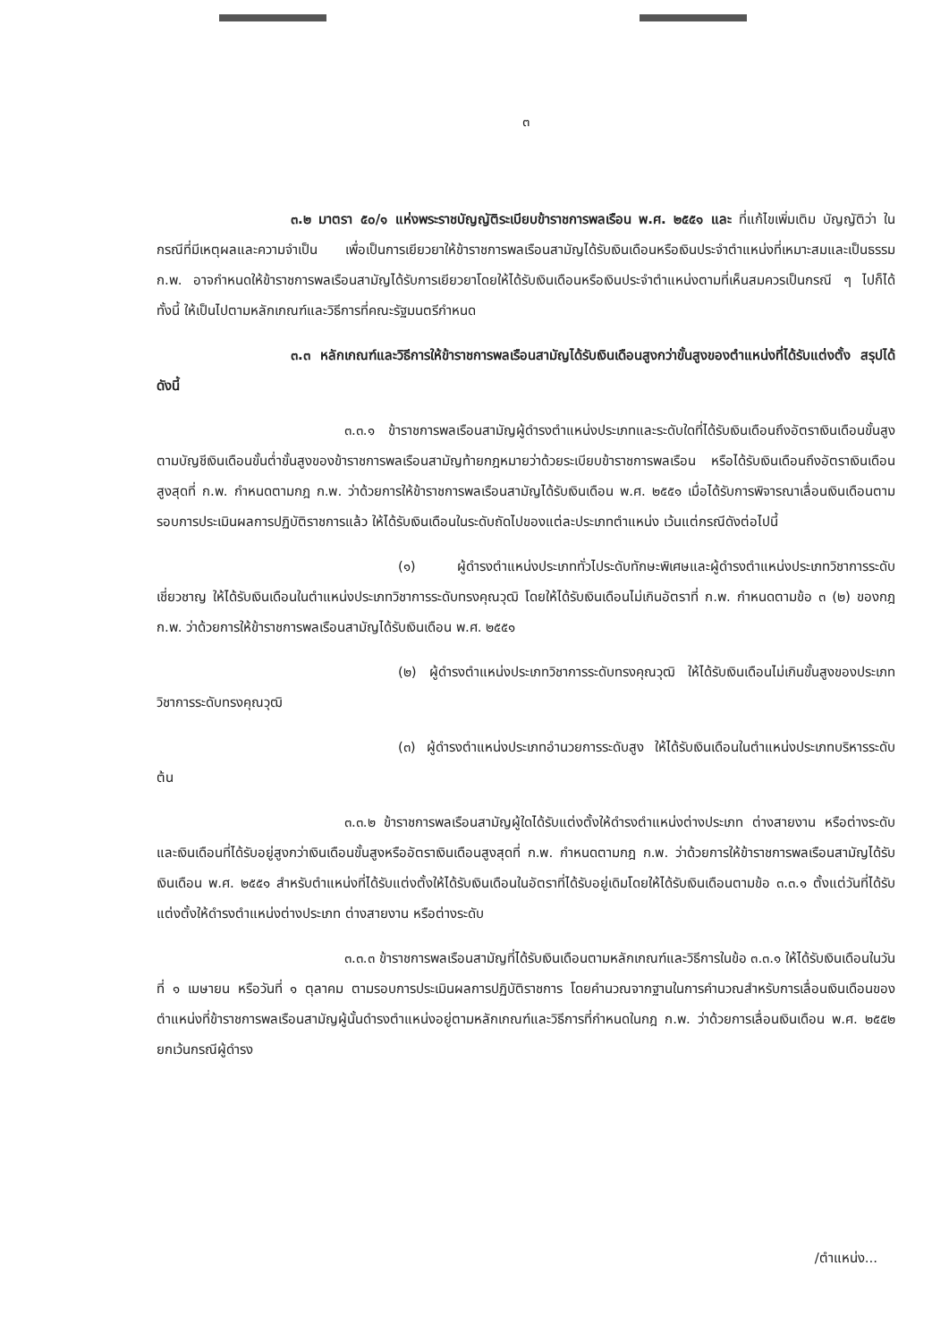๓
๓.๒ มาตรา ๕๐/๑ แห่งพระราชบัญญัติระเบียบข้าราชการพลเรือน พ.ศ. ๒๕๕๑ และ ที่แก้ไขเพิ่มเติม บัญญัติว่า ในกรณีที่มีเหตุผลและความจำเป็น เพื่อเป็นการเยียวยาให้ข้าราชการพลเรือนสามัญได้รับเงินเดือนหรือเงินประจำตำแหน่งที่เหมาะสมและเป็นธรรม ก.พ. อาจกำหนดให้ข้าราชการพลเรือนสามัญได้รับการเยียวยาโดยให้ได้รับเงินเดือนหรือเงินประจำตำแหน่งตามที่เห็นสมควรเป็นกรณี ๆ ไปก็ได้ ทั้งนี้ ให้เป็นไปตามหลักเกณฑ์และวิธีการที่คณะรัฐมนตรีกำหนด
๓.๓ หลักเกณฑ์และวิธีการให้ข้าราชการพลเรือนสามัญได้รับเงินเดือนสูงกว่าขั้นสูงของตำแหน่งที่ได้รับแต่งตั้ง สรุปได้ ดังนี้
๓.๓.๑ ข้าราชการพลเรือนสามัญผู้ดำรงตำแหน่งประเภทและระดับใดที่ได้รับเงินเดือนถึงอัตราเงินเดือนขั้นสูงตามบัญชีเงินเดือนขั้นต่ำขั้นสูงของข้าราชการพลเรือนสามัญท้ายกฎหมายว่าด้วยระเบียบข้าราชการพลเรือน หรือได้รับเงินเดือนถึงอัตราเงินเดือนสูงสุดที่ ก.พ. กำหนดตามกฎ ก.พ. ว่าด้วยการให้ข้าราชการพลเรือนสามัญได้รับเงินเดือน พ.ศ. ๒๕๕๑ เมื่อได้รับการพิจารณาเลื่อนเงินเดือนตามรอบการประเมินผลการปฏิบัติราชการแล้ว ให้ได้รับเงินเดือนในระดับถัดไปของแต่ละประเภทตำแหน่ง เว้นแต่กรณีดังต่อไปนี้
(๑) ผู้ดำรงตำแหน่งประเภททั่วไประดับทักษะพิเศษและผู้ดำรงตำแหน่งประเภทวิชาการระดับเชี่ยวชาญ ให้ได้รับเงินเดือนในตำแหน่งประเภทวิชาการระดับทรงคุณวุฒิ โดยให้ได้รับเงินเดือนไม่เกินอัตราที่ ก.พ. กำหนดตามข้อ ๓ (๒) ของกฎ ก.พ. ว่าด้วยการให้ข้าราชการพลเรือนสามัญได้รับเงินเดือน พ.ศ. ๒๕๕๑
(๒) ผู้ดำรงตำแหน่งประเภทวิชาการระดับทรงคุณวุฒิ ให้ได้รับเงินเดือนไม่เกินขั้นสูงของประเภทวิชาการระดับทรงคุณวุฒิ
(๓) ผู้ดำรงตำแหน่งประเภทอำนวยการระดับสูง ให้ได้รับเงินเดือนในตำแหน่งประเภทบริหารระดับต้น
๓.๓.๒ ข้าราชการพลเรือนสามัญผู้ใดได้รับแต่งตั้งให้ดำรงตำแหน่งต่างประเภท ต่างสายงาน หรือต่างระดับ และเงินเดือนที่ได้รับอยู่สูงกว่าเงินเดือนขั้นสูงหรืออัตราเงินเดือนสูงสุดที่ ก.พ. กำหนดตามกฎ ก.พ. ว่าด้วยการให้ข้าราชการพลเรือนสามัญได้รับเงินเดือน พ.ศ. ๒๕๕๑ สำหรับตำแหน่งที่ได้รับแต่งตั้งให้ได้รับเงินเดือนในอัตราที่ได้รับอยู่เดิมโดยให้ได้รับเงินเดือนตามข้อ ๓.๓.๑ ตั้งแต่วันที่ได้รับแต่งตั้งให้ดำรงตำแหน่งต่างประเภท ต่างสายงาน หรือต่างระดับ
๓.๓.๓ ข้าราชการพลเรือนสามัญที่ได้รับเงินเดือนตามหลักเกณฑ์และวิธีการในข้อ ๓.๓.๑ ให้ได้รับเงินเดือนในวันที่ ๑ เมษายน หรือวันที่ ๑ ตุลาคม ตามรอบการประเมินผลการปฏิบัติราชการ โดยคำนวณจากฐานในการคำนวณสำหรับการเลื่อนเงินเดือนของตำแหน่งที่ข้าราชการพลเรือนสามัญผู้นั้นดำรงตำแหน่งอยู่ตามหลักเกณฑ์และวิธีการที่กำหนดในกฎ ก.พ. ว่าด้วยการเลื่อนเงินเดือน พ.ศ. ๒๕๕๒ ยกเว้นกรณีผู้ดำรง
/ตำแหน่ง...